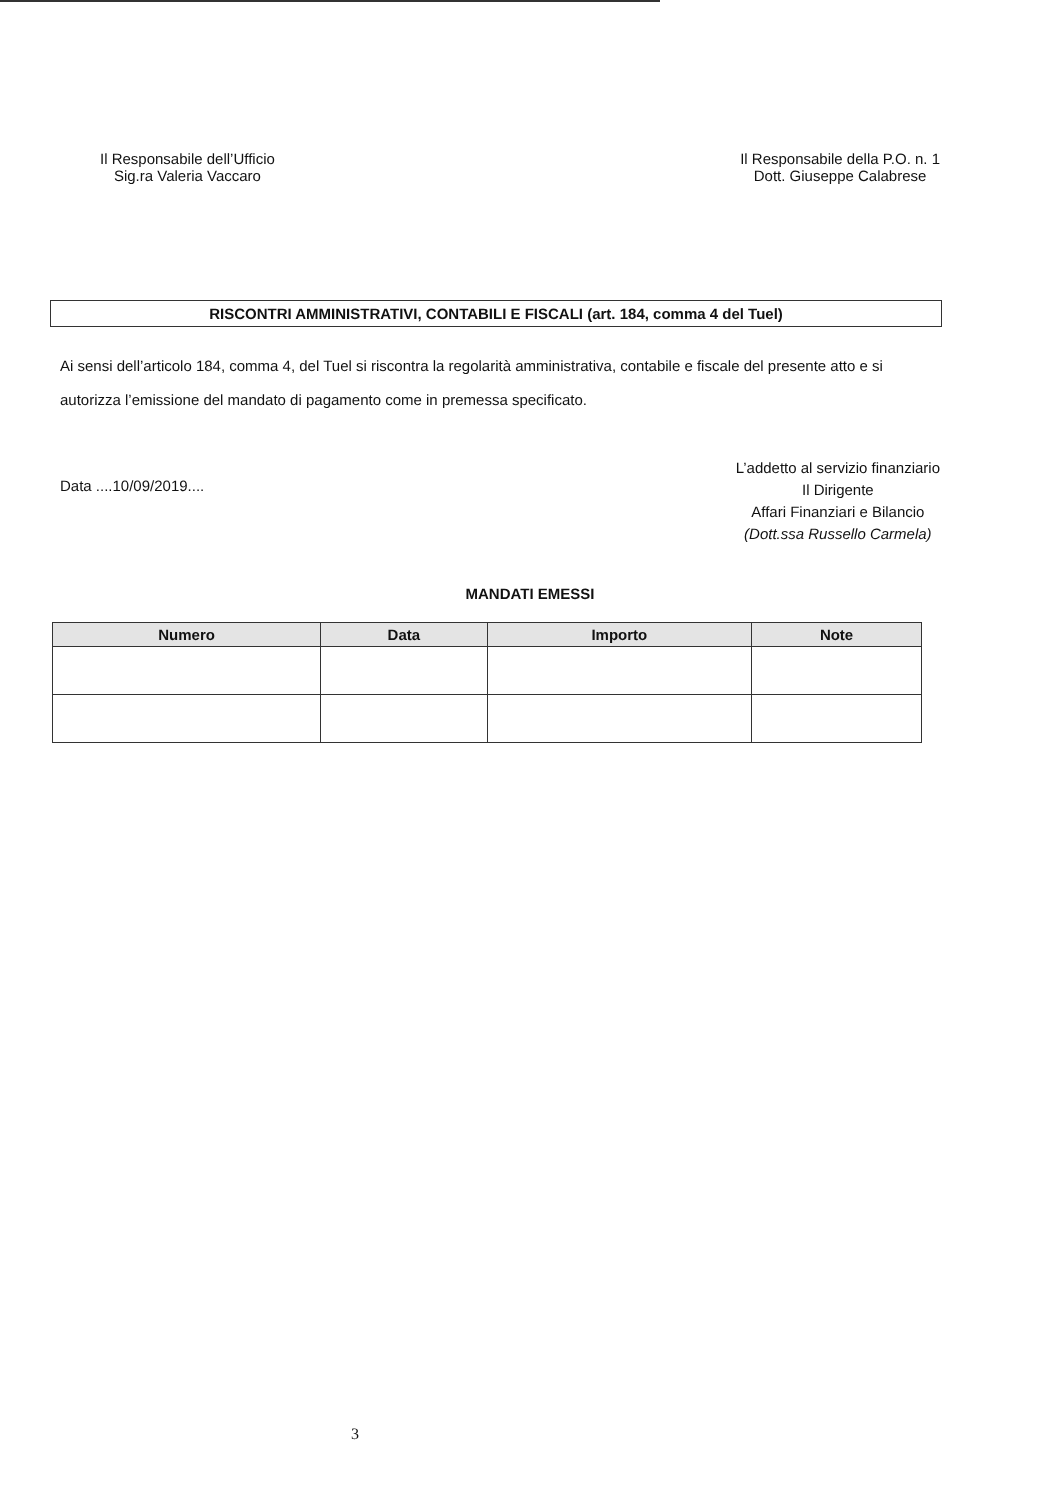Il Responsabile dell’Ufficio
Sig.ra Valeria Vaccaro
Il Responsabile della P.O. n. 1
Dott. Giuseppe Calabrese
RISCONTRI AMMINISTRATIVI, CONTABILI E FISCALI (art. 184, comma 4 del Tuel)
Ai sensi dell’articolo 184, comma 4, del Tuel si riscontra la regolarità amministrativa, contabile e fiscale del presente atto e si autorizza l’emissione del mandato di pagamento come in premessa specificato.
Data ....10/09/2019....
L’addetto al servizio finanziario
Il Dirigente
Affari Finanziari e Bilancio
(Dott.ssa Russello Carmela)
MANDATI EMESSI
| Numero | Data | Importo | Note |
| --- | --- | --- | --- |
3